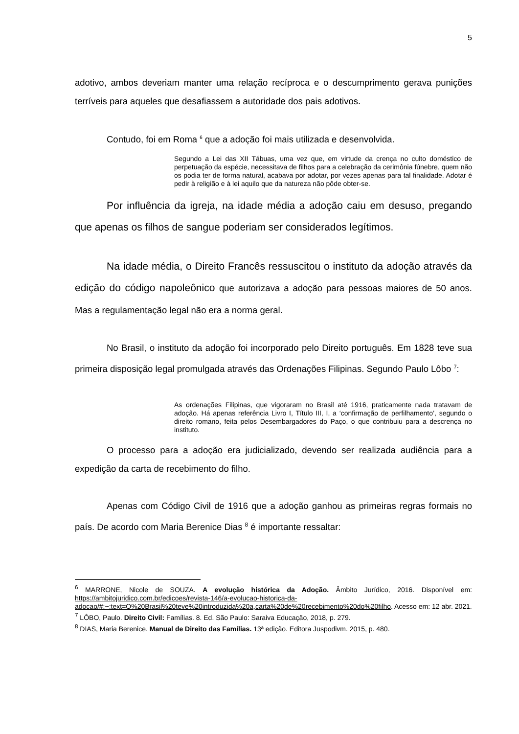5
adotivo, ambos deveriam manter uma relação recíproca e o descumprimento gerava punições terríveis para aqueles que desafiassem a autoridade dos pais adotivos.
Contudo, foi em Roma <sup>6</sup> que a adoção foi mais utilizada e desenvolvida.
Segundo a Lei das XII Tábuas, uma vez que, em virtude da crença no culto doméstico de perpetuação da espécie, necessitava de filhos para a celebração da cerimônia fúnebre, quem não os podia ter de forma natural, acabava por adotar, por vezes apenas para tal finalidade. Adotar é pedir à religião e à lei aquilo que da natureza não pôde obter-se.
Por influência da igreja, na idade média a adoção caiu em desuso, pregando que apenas os filhos de sangue poderiam ser considerados legítimos.
Na idade média, o Direito Francês ressuscitou o instituto da adoção através da edição do código napoleônico que autorizava a adoção para pessoas maiores de 50 anos. Mas a regulamentação legal não era a norma geral.
No Brasil, o instituto da adoção foi incorporado pelo Direito português. Em 1828 teve sua primeira disposição legal promulgada através das Ordenações Filipinas. Segundo Paulo Lôbo <sup>7</sup>:
As ordenações Filipinas, que vigoraram no Brasil até 1916, praticamente nada tratavam de adoção. Há apenas referência Livro I, Título III, I, a ‘confirmação de perfilhamento’, segundo o direito romano, feita pelos Desembargadores do Paço, o que contribuiu para a descrença no instituto.
O processo para a adoção era judicializado, devendo ser realizada audiência para a expedição da carta de recebimento do filho.
Apenas com Código Civil de 1916 que a adoção ganhou as primeiras regras formais no país. De acordo com Maria Berenice Dias <sup>8</sup> é importante ressaltar:
<sup>6</sup> MARRONE, Nicole de SOUZA. A evolução histórica da Adoção. Âmbito Jurídico, 2016. Disponível em: https://ambitojuridico.com.br/edicoes/revista-146/a-evolucao-historica-da-adocao/#:~:text=O%20Brasil%20teve%20introduzida%20a,carta%20de%20recebimento%20do%20filho. Acesso em: 12 abr. 2021.
<sup>7</sup> LÔBO, Paulo. Direito Civil: Famílias. 8. Ed. São Paulo: Saraiva Educação, 2018, p. 279.
<sup>8</sup> DIAS, Maria Berenice. Manual de Direito das Famílias. 13ª edição. Editora Juspodivm. 2015, p. 480.